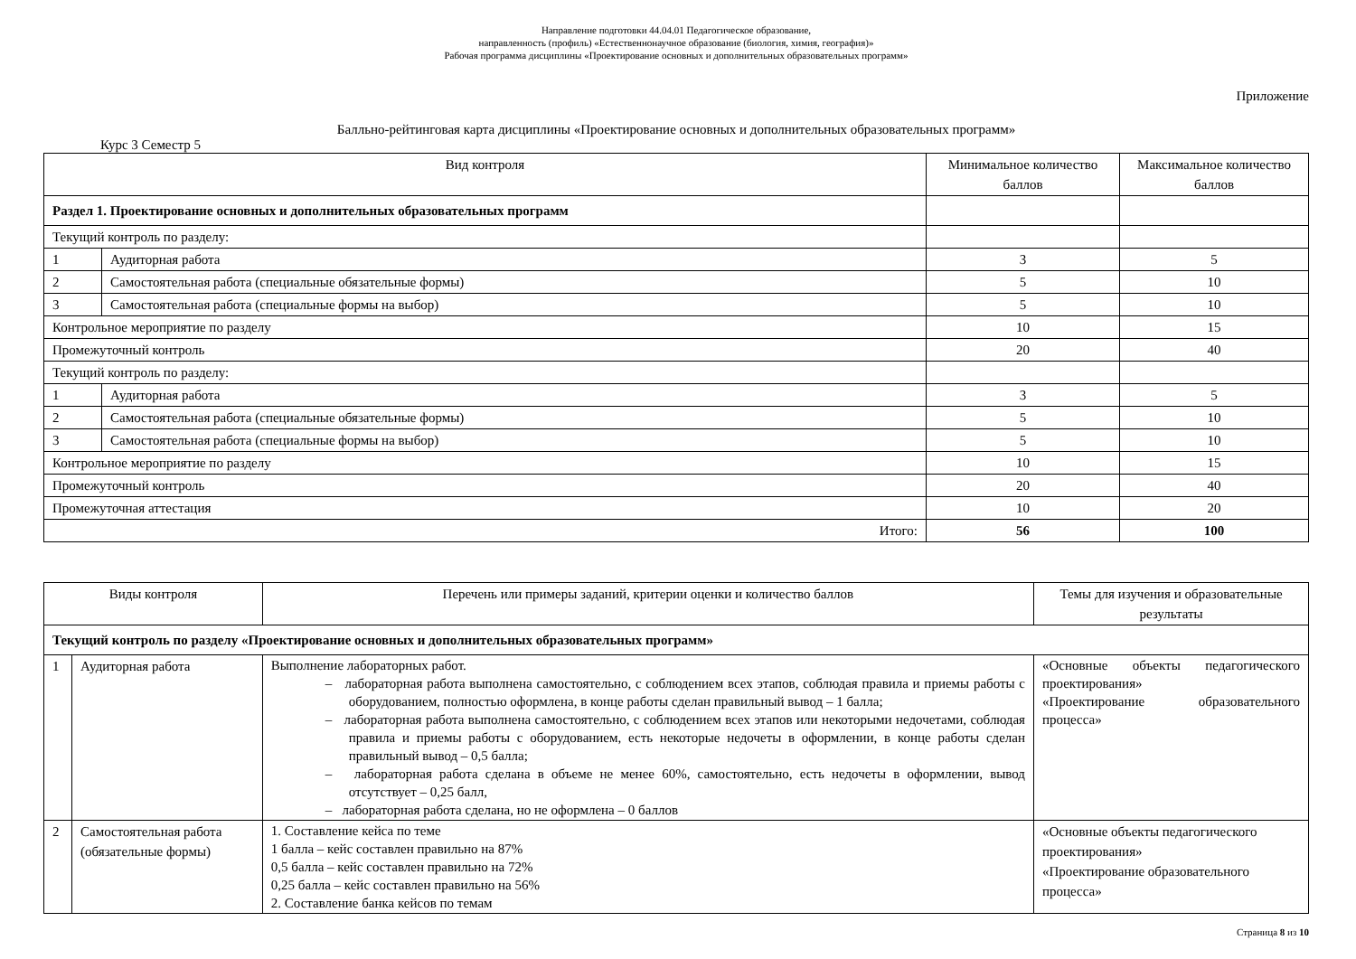Направление подготовки 44.04.01 Педагогическое образование,
направленность (профиль) «Естественнонаучное образование (биология, химия, география)»
Рабочая программа дисциплины «Проектирование основных и дополнительных образовательных программ»
Приложение
Балльно-рейтинговая карта дисциплины «Проектирование основных и дополнительных образовательных программ»
Курс 3 Семестр 5
| Вид контроля | | Минимальное количество баллов | Максимальное количество баллов |
| --- | --- | --- | --- |
| Раздел 1. Проектирование основных и дополнительных образовательных программ | | | |
| Текущий контроль по разделу: | | | |
| 1 | Аудиторная работа | 3 | 5 |
| 2 | Самостоятельная работа (специальные обязательные формы) | 5 | 10 |
| 3 | Самостоятельная работа (специальные формы на выбор) | 5 | 10 |
| Контрольное мероприятие по разделу | | 10 | 15 |
| Промежуточный контроль | | 20 | 40 |
| Текущий контроль по разделу: | | | |
| 1 | Аудиторная работа | 3 | 5 |
| 2 | Самостоятельная работа (специальные обязательные формы) | 5 | 10 |
| 3 | Самостоятельная работа (специальные формы на выбор) | 5 | 10 |
| Контрольное мероприятие по разделу | | 10 | 15 |
| Промежуточный контроль | | 20 | 40 |
| Промежуточная аттестация | | 10 | 20 |
| Итого: | | 56 | 100 |
| Виды контроля | | Перечень или примеры заданий, критерии оценки и количество баллов | Темы для изучения и образовательные результаты |
| --- | --- | --- | --- |
| Текущий контроль по разделу «Проектирование основных и дополнительных образовательных программ» | | | |
| 1 | Аудиторная работа | Выполнение лабораторных работ. – лабораторная работа выполнена самостоятельно, с соблюдением всех этапов, соблюдая правила и приемы работы с оборудованием, полностью оформлена, в конце работы сделан правильный вывод – 1 балла; – лабораторная работа выполнена самостоятельно, с соблюдением всех этапов или некоторыми недочетами, соблюдая правила и приемы работы с оборудованием, есть некоторые недочеты в оформлении, в конце работы сделан правильный вывод – 0,5 балла; – лабораторная работа сделана в объеме не менее 60%, самостоятельно, есть недочеты в оформлении, вывод отсутствует – 0,25 балл, – лабораторная работа сделана, но не оформлена – 0 баллов | «Основные объекты педагогического проектирования» «Проектирование образовательного процесса» |
| 2 | Самостоятельная работа (обязательные формы) | 1. Составление кейса по теме 1 балла – кейс составлен правильно на 87% 0,5 балла – кейс составлен правильно на 72% 0,25 балла – кейс составлен правильно на 56% 2. Составление банка кейсов по темам | «Основные объекты педагогического проектирования» «Проектирование образовательного процесса» |
Страница 8 из 10